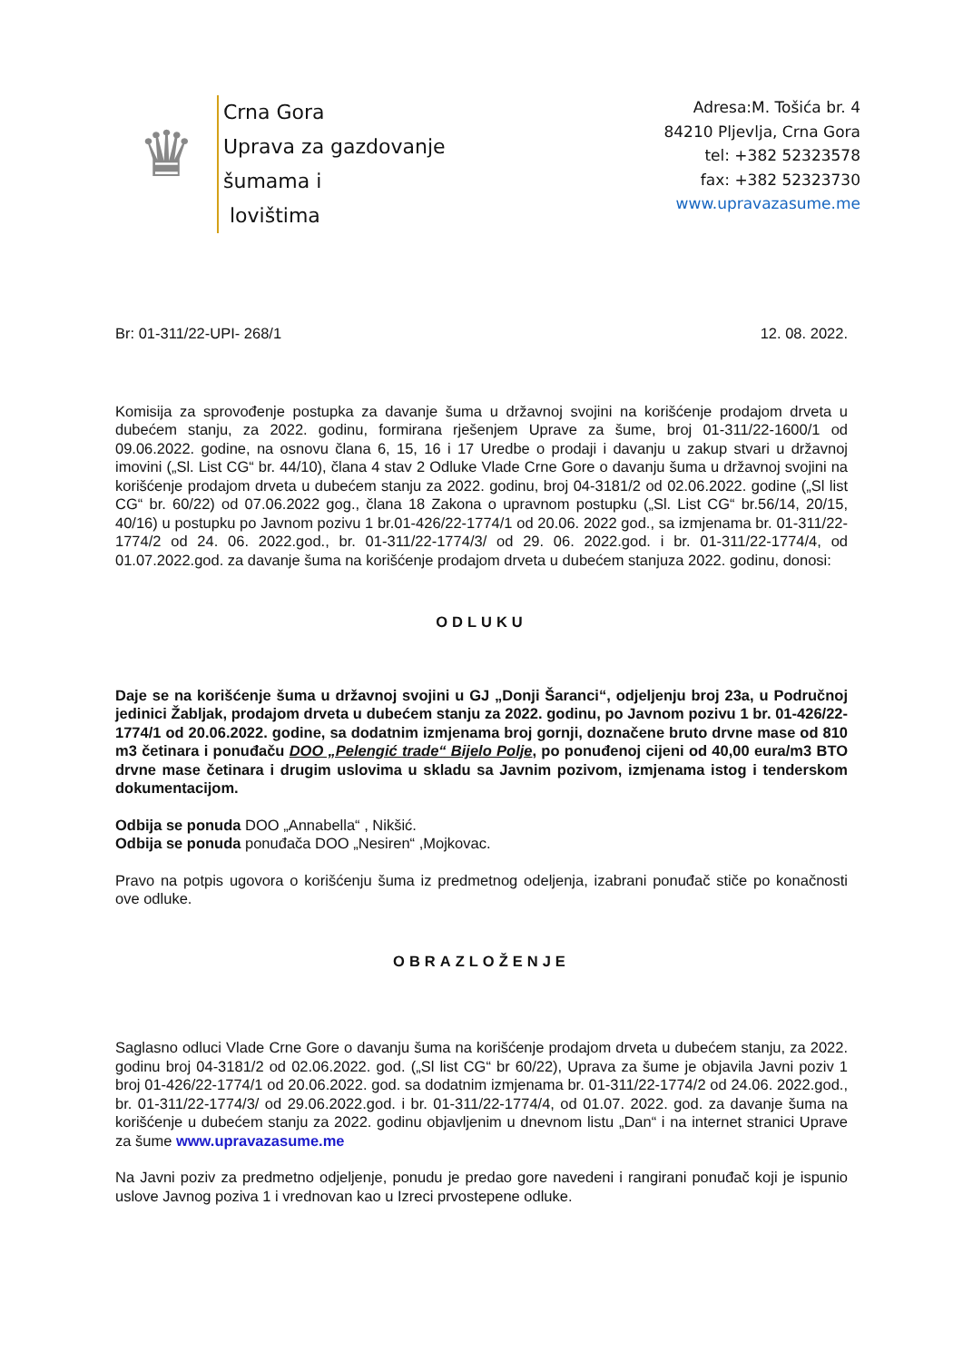♛
Crna Gora
Uprava za gazdovanje šumama i
lovištima
Adresa:M. Tošića br. 4
84210 Pljevlja, Crna Gora
tel: +382 52323578
fax: +382 52323730
www.upravazasume.me
Br: 01-311/22-UPI- 268/1 12. 08. 2022.
Komisija za sprovođenje postupka za davanje šuma u državnoj svojini na korišćenje prodajom drveta u dubećem stanju, za 2022. godinu, formirana rješenjem Uprave za šume, broj 01-311/22-1600/1 od 09.06.2022. godine, na osnovu člana 6, 15, 16 i 17 Uredbe o prodaji i davanju u zakup stvari u državnoj imovini („Sl. List CG“ br. 44/10), člana 4 stav 2 Odluke Vlade Crne Gore o davanju šuma u državnoj svojini na korišćenje prodajom drveta u dubećem stanju za 2022. godinu, broj 04-3181/2 od 02.06.2022. godine („Sl list CG“ br. 60/22) od 07.06.2022 gog., člana 18 Zakona o upravnom postupku („Sl. List CG“ br.56/14, 20/15, 40/16) u postupku po Javnom pozivu 1 br.01-426/22-1774/1 od 20.06. 2022 god., sa izmjenama br. 01-311/22-1774/2 od 24. 06. 2022.god., br. 01-311/22-1774/3/ od 29. 06. 2022.god. i br. 01-311/22-1774/4, od 01.07.2022.god. za davanje šuma na korišćenje prodajom drveta u dubećem stanjuza 2022. godinu, donosi:
ODLUKU
Daje se na korišćenje šuma u državnoj svojini u GJ „Donji Šaranci“, odjeljenju broj 23a, u Područnoj jedinici Žabljak, prodajom drveta u dubećem stanju za 2022. godinu, po Javnom pozivu 1 br. 01-426/22-1774/1 od 20.06.2022. godine, sa dodatnim izmjenama broj gornji, doznačene bruto drvne mase od 810 m3 četinara i ponuđaču DOO „Pelengić trade“ Bijelo Polje, po ponuđenoj cijeni od 40,00 eura/m3 BTO drvne mase četinara i drugim uslovima u skladu sa Javnim pozivom, izmjenama istog i tenderskom dokumentacijom.
Odbija se ponuda DOO „Annabella“ , Nikšić.
Odbija se ponuda ponuđača DOO „Nesiren“ ,Mojkovac.
Pravo na potpis ugovora o korišćenju šuma iz predmetnog odeljenja, izabrani ponuđač stiče po konačnosti ove odluke.
OBRAZLOŽENJE
Saglasno odluci Vlade Crne Gore o davanju šuma na korišćenje prodajom drveta u dubećem stanju, za 2022. godinu broj 04-3181/2 od 02.06.2022. god. („Sl list CG“ br 60/22), Uprava za šume je objavila Javni poziv 1 broj 01-426/22-1774/1 od 20.06.2022. god. sa dodatnim izmjenama br. 01-311/22-1774/2 od 24.06. 2022.god., br. 01-311/22-1774/3/ od 29.06.2022.god. i br. 01-311/22-1774/4, od 01.07. 2022. god. za davanje šuma na korišćenje u dubećem stanju za 2022. godinu objavljenim u dnevnom listu „Dan“ i na internet stranici Uprave za šume www.upravazasume.me
Na Javni poziv za predmetno odjeljenje, ponudu je predao gore navedeni i rangirani ponuđač koji je ispunio uslove Javnog poziva 1 i vrednovan kao u Izreci prvostepene odluke.